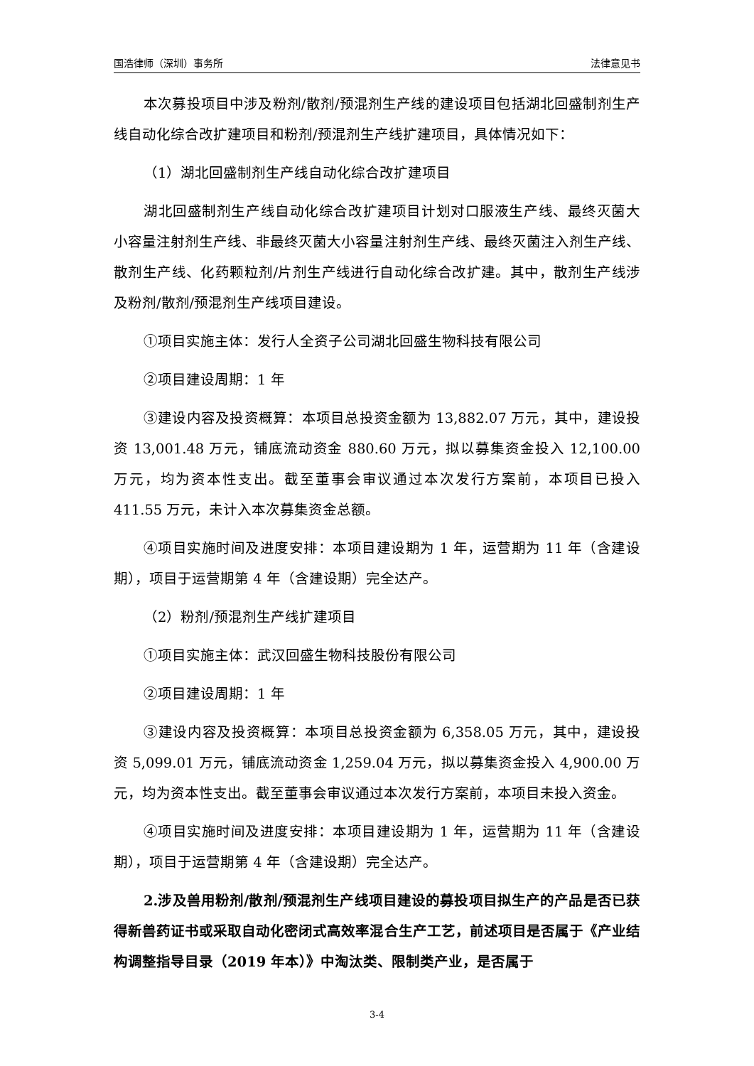国浩律师（深圳）事务所 法律意见书
本次募投项目中涉及粉剂/散剂/预混剂生产线的建设项目包括湖北回盛制剂生产线自动化综合改扩建项目和粉剂/预混剂生产线扩建项目，具体情况如下：
（1）湖北回盛制剂生产线自动化综合改扩建项目
湖北回盛制剂生产线自动化综合改扩建项目计划对口服液生产线、最终灭菌大小容量注射剂生产线、非最终灭菌大小容量注射剂生产线、最终灭菌注入剂生产线、散剂生产线、化药颗粒剂/片剂生产线进行自动化综合改扩建。其中，散剂生产线涉及粉剂/散剂/预混剂生产线项目建设。
①项目实施主体：发行人全资子公司湖北回盛生物科技有限公司
②项目建设周期：1 年
③建设内容及投资概算：本项目总投资金额为 13,882.07 万元，其中，建设投资 13,001.48 万元，铺底流动资金 880.60 万元，拟以募集资金投入 12,100.00 万元，均为资本性支出。截至董事会审议通过本次发行方案前，本项目已投入 411.55 万元，未计入本次募集资金总额。
④项目实施时间及进度安排：本项目建设期为 1 年，运营期为 11 年（含建设期），项目于运营期第 4 年（含建设期）完全达产。
（2）粉剂/预混剂生产线扩建项目
①项目实施主体：武汉回盛生物科技股份有限公司
②项目建设周期：1 年
③建设内容及投资概算：本项目总投资金额为 6,358.05 万元，其中，建设投资 5,099.01 万元，铺底流动资金 1,259.04 万元，拟以募集资金投入 4,900.00 万元，均为资本性支出。截至董事会审议通过本次发行方案前，本项目未投入资金。
④项目实施时间及进度安排：本项目建设期为 1 年，运营期为 11 年（含建设期），项目于运营期第 4 年（含建设期）完全达产。
2.涉及兽用粉剂/散剂/预混剂生产线项目建设的募投项目拟生产的产品是否已获得新兽药证书或采取自动化密闭式高效率混合生产工艺，前述项目是否属于《产业结构调整指导目录（2019 年本）》中淘汰类、限制类产业，是否属于
3-4